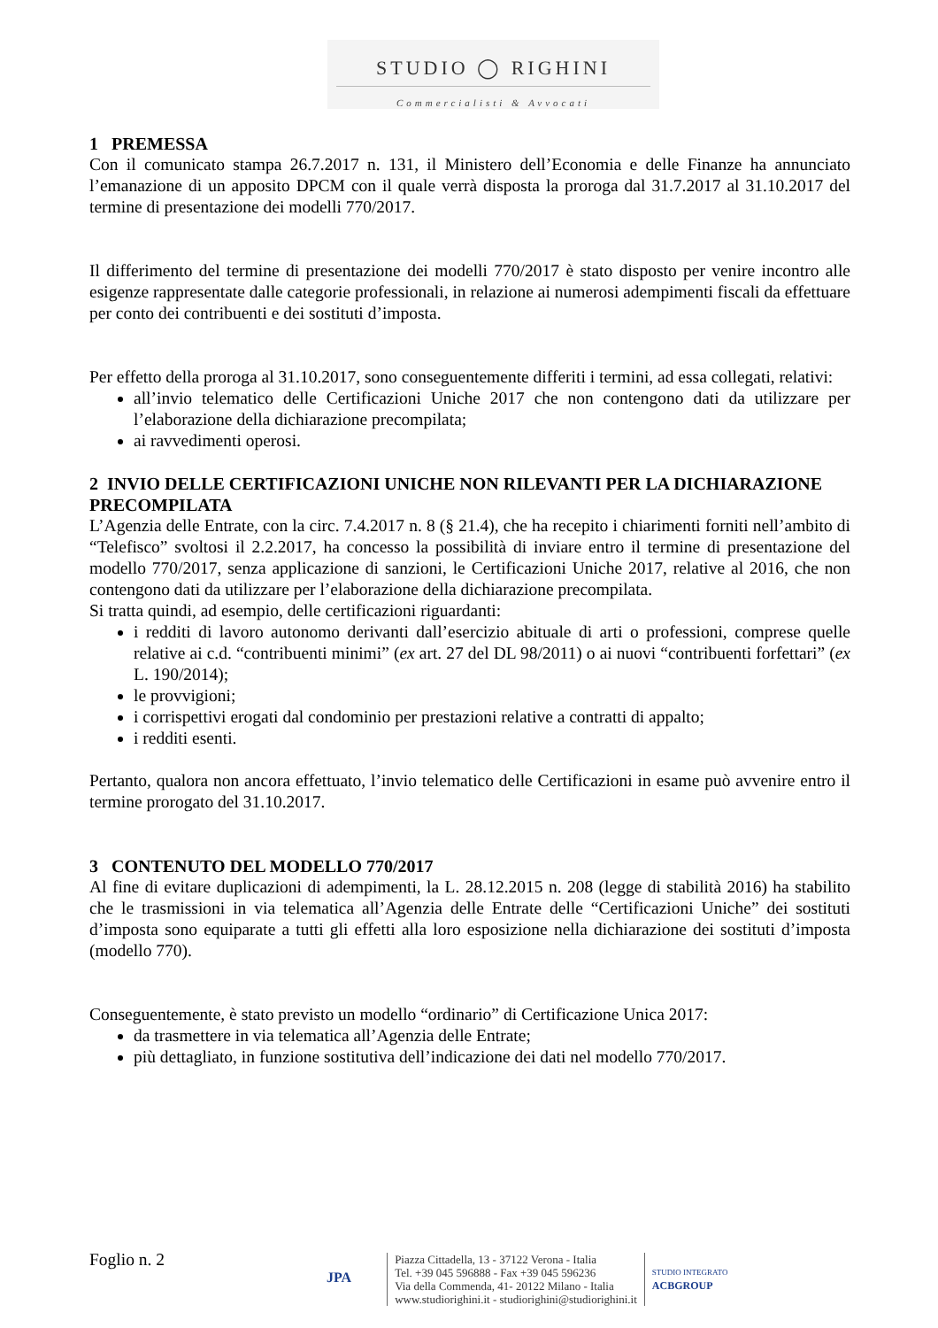STUDIO ◯ RIGHINI
Commercialisti & Avvocati
1 PREMESSA
Con il comunicato stampa 26.7.2017 n. 131, il Ministero dell’Economia e delle Finanze ha annunciato l’emanazione di un apposito DPCM con il quale verrà disposta la proroga dal 31.7.2017 al 31.10.2017 del termine di presentazione dei modelli 770/2017.
Il differimento del termine di presentazione dei modelli 770/2017 è stato disposto per venire incontro alle esigenze rappresentate dalle categorie professionali, in relazione ai numerosi adempimenti fiscali da effettuare per conto dei contribuenti e dei sostituti d’imposta.
Per effetto della proroga al 31.10.2017, sono conseguentemente differiti i termini, ad essa collegati, relativi:
all’invio telematico delle Certificazioni Uniche 2017 che non contengono dati da utilizzare per l’elaborazione della dichiarazione precompilata;
ai ravvedimenti operosi.
2 INVIO DELLE CERTIFICAZIONI UNICHE NON RILEVANTI PER LA DICHIARAZIONE PRECOMPILATA
L’Agenzia delle Entrate, con la circ. 7.4.2017 n. 8 (§ 21.4), che ha recepito i chiarimenti forniti nell’ambito di “Telefisco” svoltosi il 2.2.2017, ha concesso la possibilità di inviare entro il termine di presentazione del modello 770/2017, senza applicazione di sanzioni, le Certificazioni Uniche 2017, relative al 2016, che non contengono dati da utilizzare per l’elaborazione della dichiarazione precompilata.
Si tratta quindi, ad esempio, delle certificazioni riguardanti:
i redditi di lavoro autonomo derivanti dall’esercizio abituale di arti o professioni, comprese quelle relative ai c.d. “contribuenti minimi” (ex art. 27 del DL 98/2011) o ai nuovi “contribuenti forfettari” (ex L. 190/2014);
le provvigioni;
i corrispettivi erogati dal condominio per prestazioni relative a contratti di appalto;
i redditi esenti.
Pertanto, qualora non ancora effettuato, l’invio telematico delle Certificazioni in esame può avvenire entro il termine prorogato del 31.10.2017.
3 CONTENUTO DEL MODELLO 770/2017
Al fine di evitare duplicazioni di adempimenti, la L. 28.12.2015 n. 208 (legge di stabilità 2016) ha stabilito che le trasmissioni in via telematica all’Agenzia delle Entrate delle “Certificazioni Uniche” dei sostituti d’imposta sono equiparate a tutti gli effetti alla loro esposizione nella dichiarazione dei sostituti d’imposta (modello 770).
Conseguentemente, è stato previsto un modello “ordinario” di Certificazione Unica 2017:
da trasmettere in via telematica all’Agenzia delle Entrate;
più dettagliato, in funzione sostitutiva dell’indicazione dei dati nel modello 770/2017.
Foglio n. 2
JPA
Piazza Cittadella, 13 - 37122 Verona - Italia
Tel. +39 045 596888 - Fax +39 045 596236
Via della Commenda, 41- 20122 Milano - Italia
www.studiorighini.it - studiorighini@studiorighini.it
STUDIO INTEGRATO
ACBGROUP